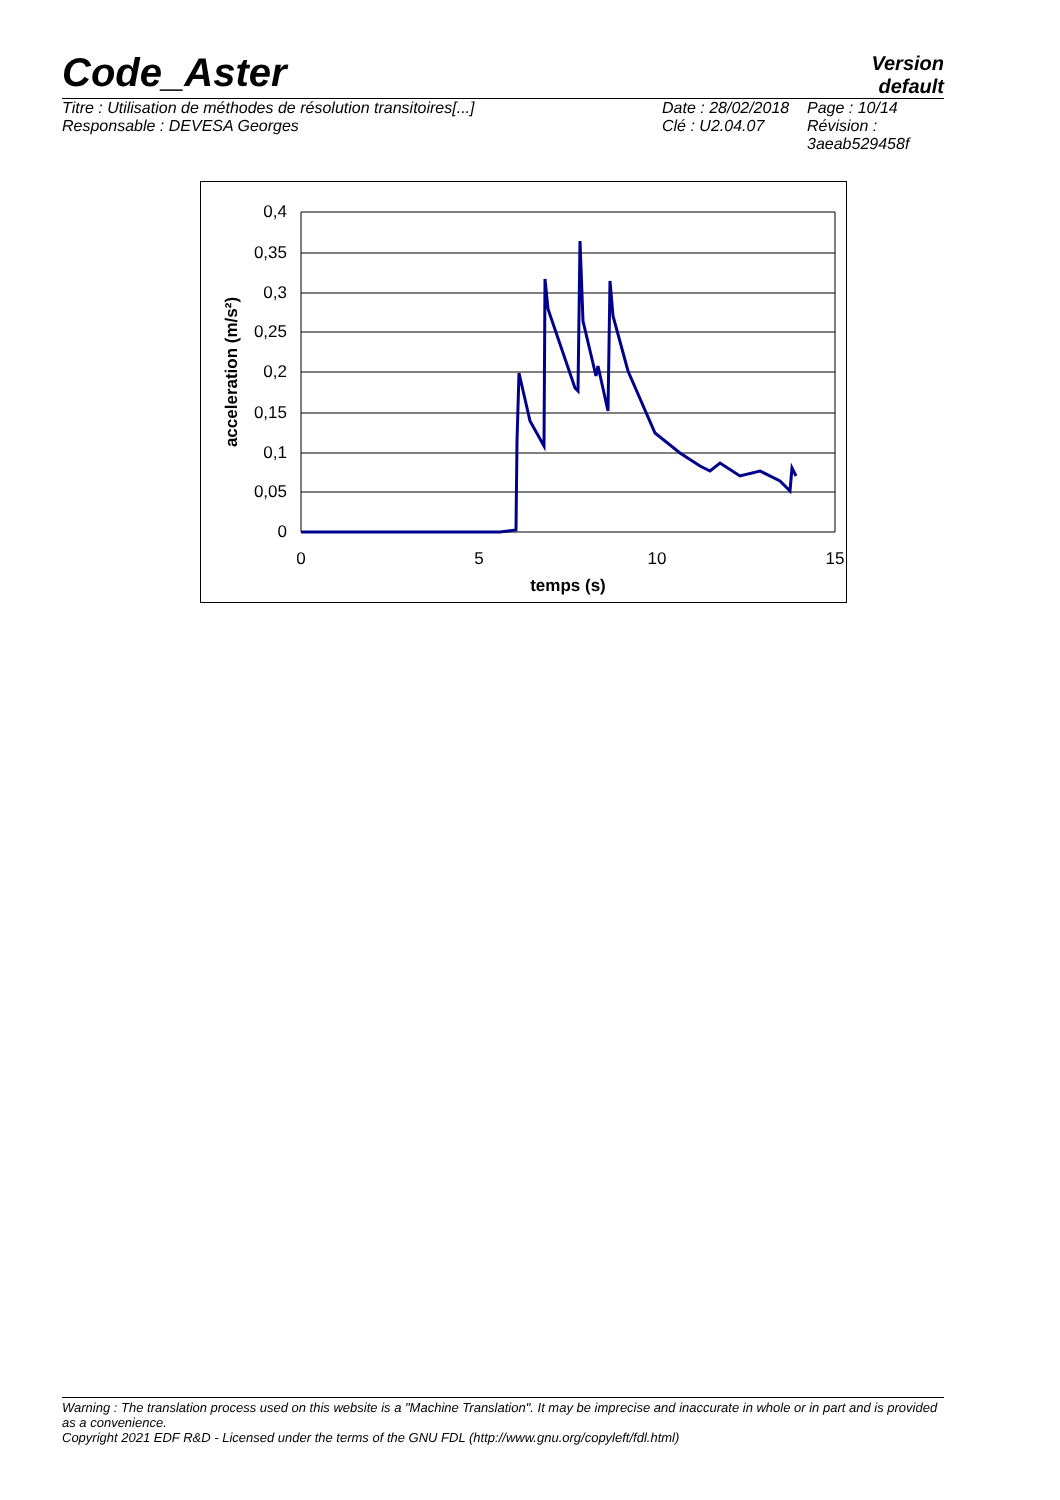Code_Aster
Version
default
Titre : Utilisation de méthodes de résolution transitoires[...]
Responsable : DEVESA Georges
Date : 28/02/2018
Clé : U2.04.07
Page : 10/14
Révision :
3aeab529458f
0,4
0,35
0,3
0,25
0,2
0,15
0,1
0,05
0
0
5
10
15
temps (s)
acceleration (m/s²)
Warning : The translation process used on this website is a "Machine Translation". It may be imprecise and inaccurate in whole or in part and is provided as a convenience.
Copyright 2021 EDF R&D - Licensed under the terms of the GNU FDL (http://www.gnu.org/copyleft/fdl.html)